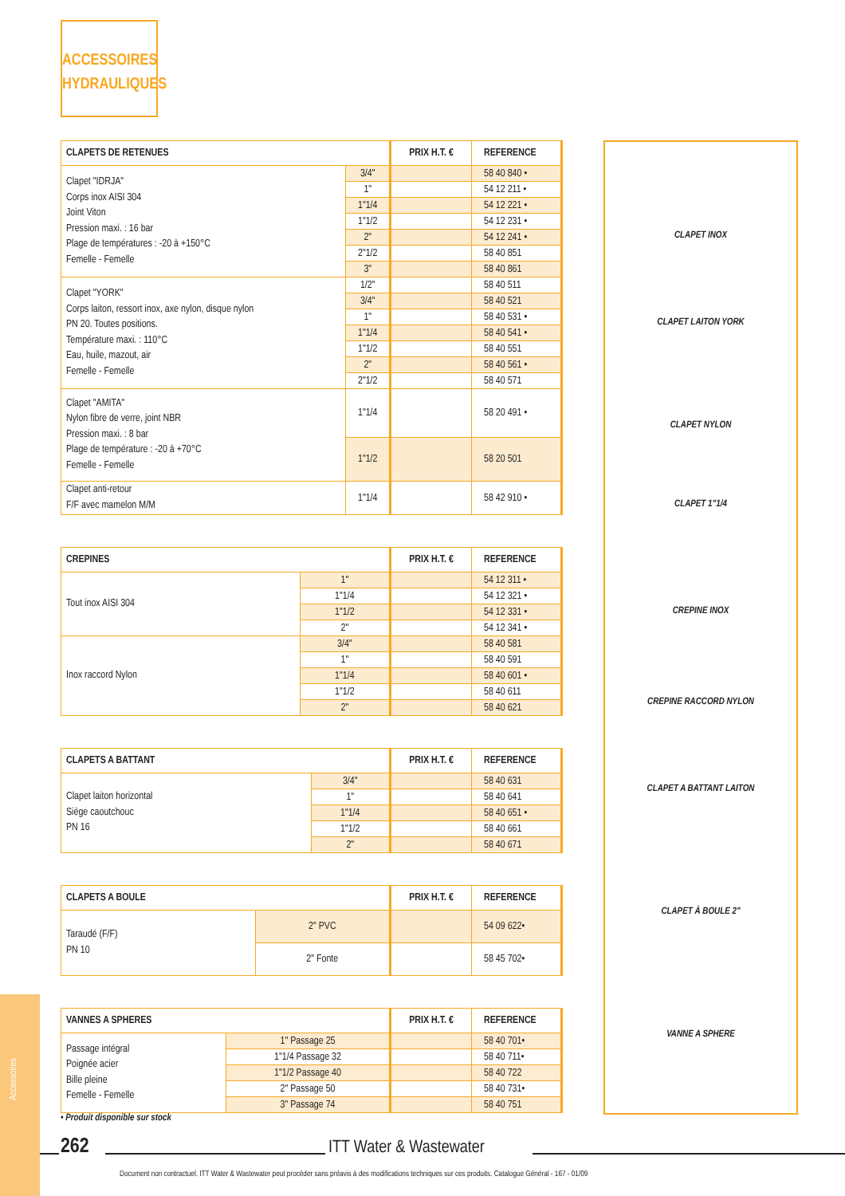ACCESSOIRES
HYDRAULIQUES
| CLAPETS DE RETENUES | | PRIX H.T. € | REFERENCE |
| --- | --- | --- | --- |
| Clapet "IDRJA" Corps inox AISI 304 Joint Viton Pression maxi. : 16 bar Plage de températures : -20 à +150°C Femelle - Femelle | 3/4" | | 58 40 840 • |
| | 1" | | 54 12 211 • |
| | 1"1/4 | | 54 12 221 • |
| | 1"1/2 | | 54 12 231 • |
| | 2" | | 54 12 241 • |
| | 2"1/2 | | 58 40 851 |
| | 3" | | 58 40 861 |
| Clapet "YORK" Corps laiton, ressort inox, axe nylon, disque nylon PN 20. Toutes positions. Température maxi. : 110°C Eau, huile, mazout, air Femelle - Femelle | 1/2" | | 58 40 511 |
| | 3/4" | | 58 40 521 |
| | 1" | | 58 40 531 • |
| | 1"1/4 | | 58 40 541 • |
| | 1"1/2 | | 58 40 551 |
| | 2" | | 58 40 561 • |
| | 2"1/2 | | 58 40 571 |
| Clapet "AMITA" Nylon fibre de verre, joint NBR Pression maxi. : 8 bar Plage de température : -20 à +70°C Femelle - Femelle | 1"1/4 | | 58 20 491 • |
| | 1"1/2 | | 58 20 501 |
| Clapet anti-retour F/F avec mamelon M/M | 1"1/4 | | 58 42 910 • |
| CREPINES | | PRIX H.T. € | REFERENCE |
| --- | --- | --- | --- |
| Tout inox AISI 304 | 1" | | 54 12 311 • |
| | 1"1/4 | | 54 12 321 • |
| | 1"1/2 | | 54 12 331 • |
| | 2" | | 54 12 341 • |
| Inox raccord Nylon | 3/4" | | 58 40 581 |
| | 1" | | 58 40 591 |
| | 1"1/4 | | 58 40 601 • |
| | 1"1/2 | | 58 40 611 |
| | 2" | | 58 40 621 |
| CLAPETS A BATTANT | | PRIX H.T. € | REFERENCE |
| --- | --- | --- | --- |
| Clapet laiton horizontal Siège caoutchouc PN 16 | 3/4" | | 58 40 631 |
| | 1" | | 58 40 641 |
| | 1"1/4 | | 58 40 651 • |
| | 1"1/2 | | 58 40 661 |
| | 2" | | 58 40 671 |
| CLAPETS A BOULE | | PRIX H.T. € | REFERENCE |
| --- | --- | --- | --- |
| Taraudé (F/F) PN 10 | 2" PVC | | 54 09 622• |
| | 2" Fonte | | 58 45 702• |
| VANNES A SPHERES | | PRIX H.T. € | REFERENCE |
| --- | --- | --- | --- |
| Passage intégral Poignée acier Bille pleine Femelle - Femelle | 1" Passage 25 | | 58 40 701• |
| | 1"1/4 Passage 32 | | 58 40 711• |
| | 1"1/2 Passage 40 | | 58 40 722 |
| | 2" Passage 50 | | 58 40 731• |
| | 3" Passage 74 | | 58 40 751 |
CLAPET INOX
CLAPET LAITON YORK
CLAPET NYLON
CLAPET 1"1/4
CREPINE INOX
CREPINE RACCORD NYLON
CLAPET A BATTANT LAITON
CLAPET À BOULE 2"
VANNE A SPHERE
• Produit disponible sur stock
Accessoires
262 ITT Water & Wastewater
Document non contractuel. ITT Water & Wastewater peut procéder sans préavis à des modifications techniques sur ces produits. Catalogue Général - 167 - 01/09